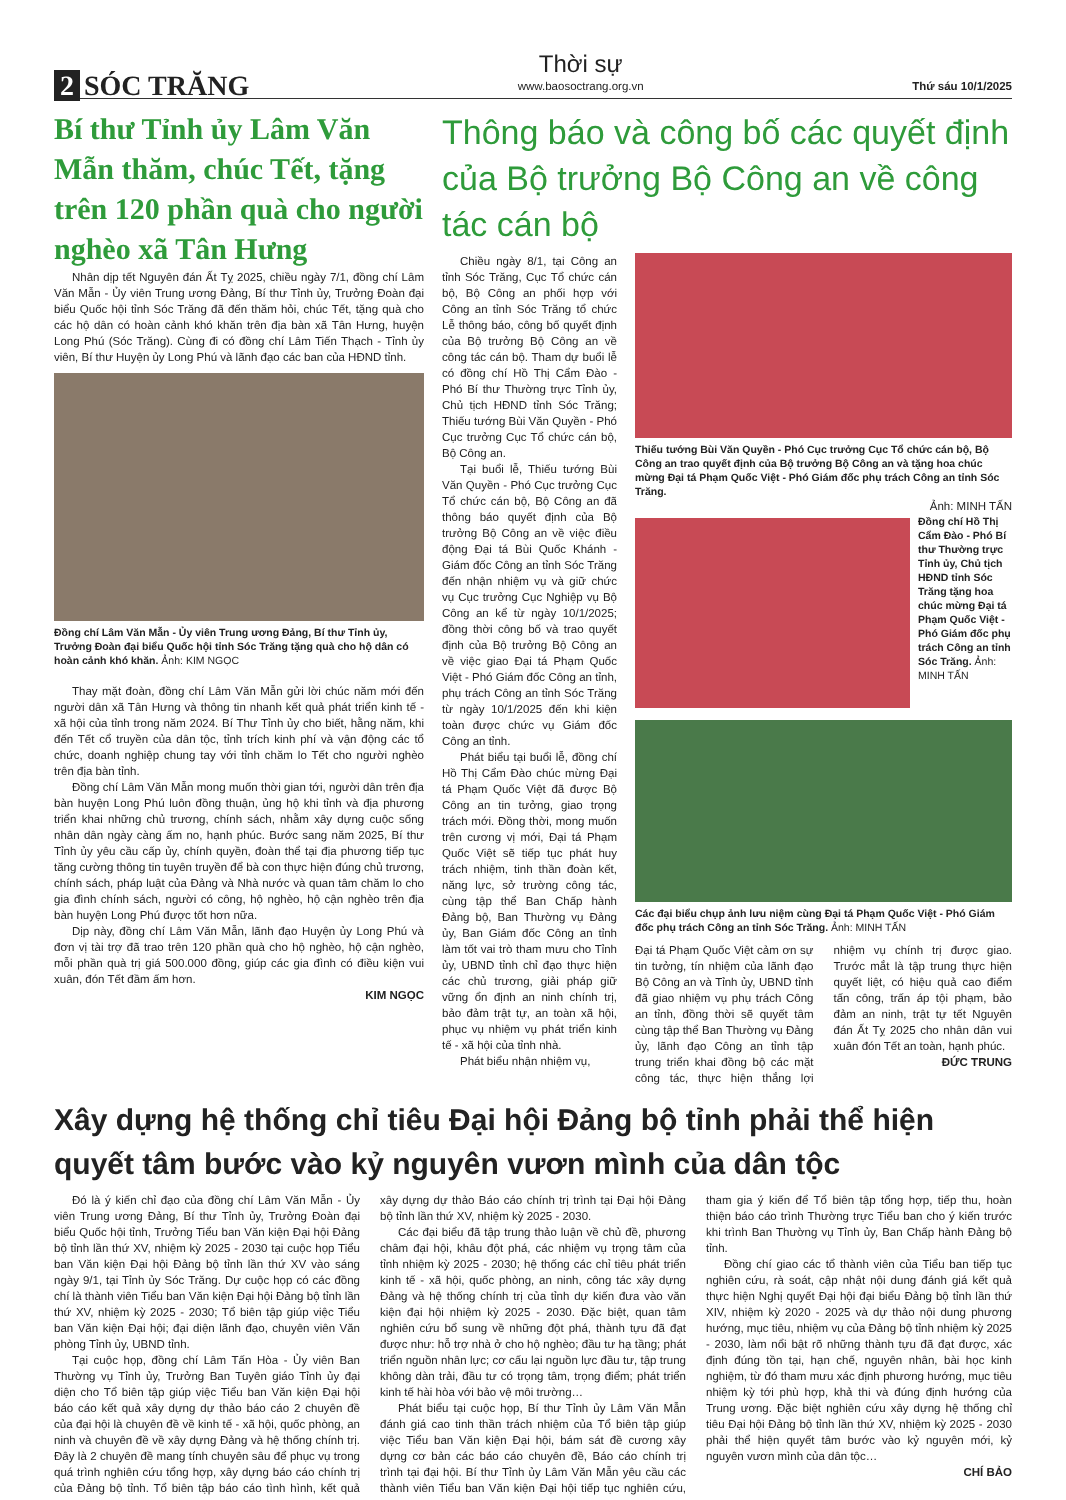2 SÓC TRĂNG
Thời sự
www.baosoctrang.org.vn
Thứ sáu 10/1/2025
Bí thư Tỉnh ủy Lâm Văn Mẫn thăm, chúc Tết, tặng trên 120 phần quà cho người nghèo xã Tân Hưng
Nhân dịp tết Nguyên đán Ất Tỵ 2025, chiều ngày 7/1, đồng chí Lâm Văn Mẫn - Ủy viên Trung ương Đảng, Bí thư Tỉnh ủy, Trưởng Đoàn đại biểu Quốc hội tỉnh Sóc Trăng đã đến thăm hỏi, chúc Tết, tặng quà cho các hộ dân có hoàn cảnh khó khăn trên địa bàn xã Tân Hưng, huyện Long Phú (Sóc Trăng). Cùng đi có đồng chí Lâm Tiến Thạch - Tỉnh ủy viên, Bí thư Huyện ủy Long Phú và lãnh đạo các ban của HĐND tỉnh.
Đồng chí Lâm Văn Mẫn - Ủy viên Trung ương Đảng, Bí thư Tỉnh ủy, Trưởng Đoàn đại biểu Quốc hội tỉnh Sóc Trăng tặng quà cho hộ dân có hoàn cảnh khó khăn. Ảnh: KIM NGỌC
Thay mặt đoàn, đồng chí Lâm Văn Mẫn gửi lời chúc năm mới đến người dân xã Tân Hưng và thông tin nhanh kết quả phát triển kinh tế - xã hội của tỉnh trong năm 2024. Bí Thư Tỉnh ủy cho biết, hằng năm, khi đến Tết cổ truyền của dân tộc, tỉnh trích kinh phí và vận động các tổ chức, doanh nghiệp chung tay với tỉnh chăm lo Tết cho người nghèo trên địa bàn tỉnh.
Đồng chí Lâm Văn Mẫn mong muốn thời gian tới, người dân trên địa bàn huyện Long Phú luôn đồng thuận, ủng hộ khi tỉnh và địa phương triển khai những chủ trương, chính sách, nhằm xây dựng cuộc sống nhân dân ngày càng ấm no, hạnh phúc. Bước sang năm 2025, Bí thư Tỉnh ủy yêu cầu cấp ủy, chính quyền, đoàn thể tại địa phương tiếp tục tăng cường thông tin tuyên truyền để bà con thực hiện đúng chủ trương, chính sách, pháp luật của Đảng và Nhà nước và quan tâm chăm lo cho gia đình chính sách, người có công, hộ nghèo, hộ cận nghèo trên địa bàn huyện Long Phú được tốt hơn nữa.
Dịp này, đồng chí Lâm Văn Mẫn, lãnh đạo Huyện ủy Long Phú và đơn vị tài trợ đã trao trên 120 phần quà cho hộ nghèo, hộ cận nghèo, mỗi phần quà trị giá 500.000 đồng, giúp các gia đình có điều kiện vui xuân, đón Tết đầm ấm hơn.
KIM NGỌC
Thông báo và công bố các quyết định của Bộ trưởng Bộ Công an về công tác cán bộ
Chiều ngày 8/1, tại Công an tỉnh Sóc Trăng, Cục Tổ chức cán bộ, Bộ Công an phối hợp với Công an tỉnh Sóc Trăng tổ chức Lễ thông báo, công bố quyết định của Bộ trưởng Bộ Công an về công tác cán bộ. Tham dự buổi lễ có đồng chí Hồ Thị Cẩm Đào - Phó Bí thư Thường trực Tỉnh ủy, Chủ tịch HĐND tỉnh Sóc Trăng; Thiếu tướng Bùi Văn Quyền - Phó Cục trưởng Cục Tổ chức cán bộ, Bộ Công an.
Tại buổi lễ, Thiếu tướng Bùi Văn Quyền - Phó Cục trưởng Cục Tổ chức cán bộ, Bộ Công an đã thông báo quyết định của Bộ trưởng Bộ Công an về việc điều động Đại tá Bùi Quốc Khánh - Giám đốc Công an tỉnh Sóc Trăng đến nhận nhiệm vụ và giữ chức vụ Cục trưởng Cục Nghiệp vụ Bộ Công an kể từ ngày 10/1/2025; đồng thời công bố và trao quyết định của Bộ trưởng Bộ Công an về việc giao Đại tá Phạm Quốc Việt - Phó Giám đốc Công an tỉnh, phụ trách Công an tỉnh Sóc Trăng từ ngày 10/1/2025 đến khi kiện toàn được chức vụ Giám đốc Công an tỉnh.
Phát biểu tại buổi lễ, đồng chí Hồ Thị Cẩm Đào chúc mừng Đại tá Phạm Quốc Việt đã được Bộ Công an tin tưởng, giao trọng trách mới. Đồng thời, mong muốn trên cương vị mới, Đại tá Phạm Quốc Việt sẽ tiếp tục phát huy trách nhiệm, tinh thần đoàn kết, năng lực, sở trường công tác, cùng tập thể Ban Chấp hành Đảng bộ, Ban Thường vụ Đảng ủy, Ban Giám đốc Công an tỉnh làm tốt vai trò tham mưu cho Tỉnh ủy, UBND tỉnh chỉ đạo thực hiện các chủ trương, giải pháp giữ vững ổn định an ninh chính trị, bảo đảm trật tự, an toàn xã hội, phục vụ nhiệm vụ phát triển kinh tế - xã hội của tỉnh nhà.
Phát biểu nhận nhiệm vụ,
Thiếu tướng Bùi Văn Quyền - Phó Cục trưởng Cục Tổ chức cán bộ, Bộ Công an trao quyết định của Bộ trưởng Bộ Công an và tặng hoa chúc mừng Đại tá Phạm Quốc Việt - Phó Giám đốc phụ trách Công an tỉnh Sóc Trăng.
Ảnh: MINH TẤN
Đồng chí Hồ Thị Cẩm Đào - Phó Bí thư Thường trực Tỉnh ủy, Chủ tịch HĐND tỉnh Sóc Trăng tặng hoa chúc mừng Đại tá Phạm Quốc Việt - Phó Giám đốc phụ trách Công an tỉnh Sóc Trăng. Ảnh: MINH TẤN
Các đại biểu chụp ảnh lưu niệm cùng Đại tá Phạm Quốc Việt - Phó Giám đốc phụ trách Công an tỉnh Sóc Trăng. Ảnh: MINH TẤN
Đại tá Phạm Quốc Việt cảm ơn sự tin tưởng, tín nhiệm của lãnh đạo Bộ Công an và Tỉnh ủy, UBND tỉnh đã giao nhiệm vụ phụ trách Công an tỉnh, đồng thời sẽ quyết tâm cùng tập thể Ban Thường vụ Đảng ủy, lãnh đạo Công an tỉnh tập trung triển khai đồng bộ các mặt công tác, thực hiện thắng lợi nhiệm vụ chính trị được giao. Trước mắt là tập trung thực hiện quyết liệt, có hiệu quả cao điểm tấn công, trấn áp tội phạm, bảo đảm an ninh, trật tự tết Nguyên đán Ất Tỵ 2025 cho nhân dân vui xuân đón Tết an toàn, hạnh phúc.
ĐỨC TRUNG
Xây dựng hệ thống chỉ tiêu Đại hội Đảng bộ tỉnh phải thể hiện quyết tâm bước vào kỷ nguyên vươn mình của dân tộc
Đó là ý kiến chỉ đạo của đồng chí Lâm Văn Mẫn - Ủy viên Trung ương Đảng, Bí thư Tỉnh ủy, Trưởng Đoàn đại biểu Quốc hội tỉnh, Trưởng Tiểu ban Văn kiện Đại hội Đảng bộ tỉnh lần thứ XV, nhiệm kỳ 2025 - 2030 tại cuộc họp Tiểu ban Văn kiện Đại hội Đảng bộ tỉnh lần thứ XV vào sáng ngày 9/1, tại Tỉnh ủy Sóc Trăng. Dự cuộc họp có các đồng chí là thành viên Tiểu ban Văn kiện Đại hội Đảng bộ tỉnh lần thứ XV, nhiệm kỳ 2025 - 2030; Tổ biên tập giúp việc Tiểu ban Văn kiện Đại hội; đại diện lãnh đạo, chuyên viên Văn phòng Tỉnh ủy, UBND tỉnh.
Tại cuộc họp, đồng chí Lâm Tấn Hòa - Ủy viên Ban Thường vụ Tỉnh ủy, Trưởng Ban Tuyên giáo Tỉnh ủy đại diện cho Tổ biên tập giúp việc Tiểu ban Văn kiện Đại hội báo cáo kết quả xây dựng dự thảo báo cáo 2 chuyên đề của đại hội là chuyên đề về kinh tế - xã hội, quốc phòng, an ninh và chuyên đề về xây dựng Đảng và hệ thống chính trị. Đây là 2 chuyên đề mang tính chuyên sâu để phục vụ trong quá trình nghiên cứu tổng hợp, xây dựng báo cáo chính trị của Đảng bộ tỉnh. Tổ biên tập báo cáo tình hình, kết quả xây dựng dự thảo Báo cáo chính trị trình tại Đại hội Đảng bộ tỉnh lần thứ XV, nhiệm kỳ 2025 - 2030.
Các đại biểu đã tập trung thảo luận về chủ đề, phương châm đại hội, khâu đột phá, các nhiệm vụ trọng tâm của tỉnh nhiệm kỳ 2025 - 2030; hệ thống các chỉ tiêu phát triển kinh tế - xã hội, quốc phòng, an ninh, công tác xây dựng Đảng và hệ thống chính trị của tỉnh dự kiến đưa vào văn kiện đại hội nhiệm kỳ 2025 - 2030. Đặc biệt, quan tâm nghiên cứu bổ sung về những đột phá, thành tựu đã đạt được như: hỗ trợ nhà ở cho hộ nghèo; đầu tư hạ tầng; phát triển nguồn nhân lực; cơ cấu lại nguồn lực đầu tư, tập trung không dàn trải, đầu tư có trọng tâm, trọng điểm; phát triển kinh tế hài hòa với bảo vệ môi trường…
Phát biểu tại cuộc họp, Bí thư Tỉnh ủy Lâm Văn Mẫn đánh giá cao tinh thần trách nhiệm của Tổ biên tập giúp việc Tiểu ban Văn kiện Đại hội, bám sát đề cương xây dựng cơ bản các báo cáo chuyên đề, Báo cáo chính trị trình tại đại hội. Bí thư Tỉnh ủy Lâm Văn Mẫn yêu cầu các thành viên Tiểu ban Văn kiện Đại hội tiếp tục nghiên cứu, tham gia ý kiến để Tổ biên tập tổng hợp, tiếp thu, hoàn thiện báo cáo trình Thường trực Tiểu ban cho ý kiến trước khi trình Ban Thường vụ Tỉnh ủy, Ban Chấp hành Đảng bộ tỉnh.
Đồng chí giao các tổ thành viên của Tiểu ban tiếp tục nghiên cứu, rà soát, cập nhật nội dung đánh giá kết quả thực hiện Nghị quyết Đại hội đại biểu Đảng bộ tỉnh lần thứ XIV, nhiệm kỳ 2020 - 2025 và dự thảo nội dung phương hướng, mục tiêu, nhiệm vụ của Đảng bộ tỉnh nhiệm kỳ 2025 - 2030, làm nổi bật rõ những thành tựu đã đạt được, xác định đúng tồn tại, hạn chế, nguyên nhân, bài học kinh nghiệm, từ đó tham mưu xác định phương hướng, mục tiêu nhiệm kỳ tới phù hợp, khả thi và đúng định hướng của Trung ương. Đặc biệt nghiên cứu xây dựng hệ thống chỉ tiêu Đại hội Đảng bộ tỉnh lần thứ XV, nhiệm kỳ 2025 - 2030 phải thể hiện quyết tâm bước vào kỷ nguyên mới, kỷ nguyên vươn mình của dân tộc…
CHÍ BẢO